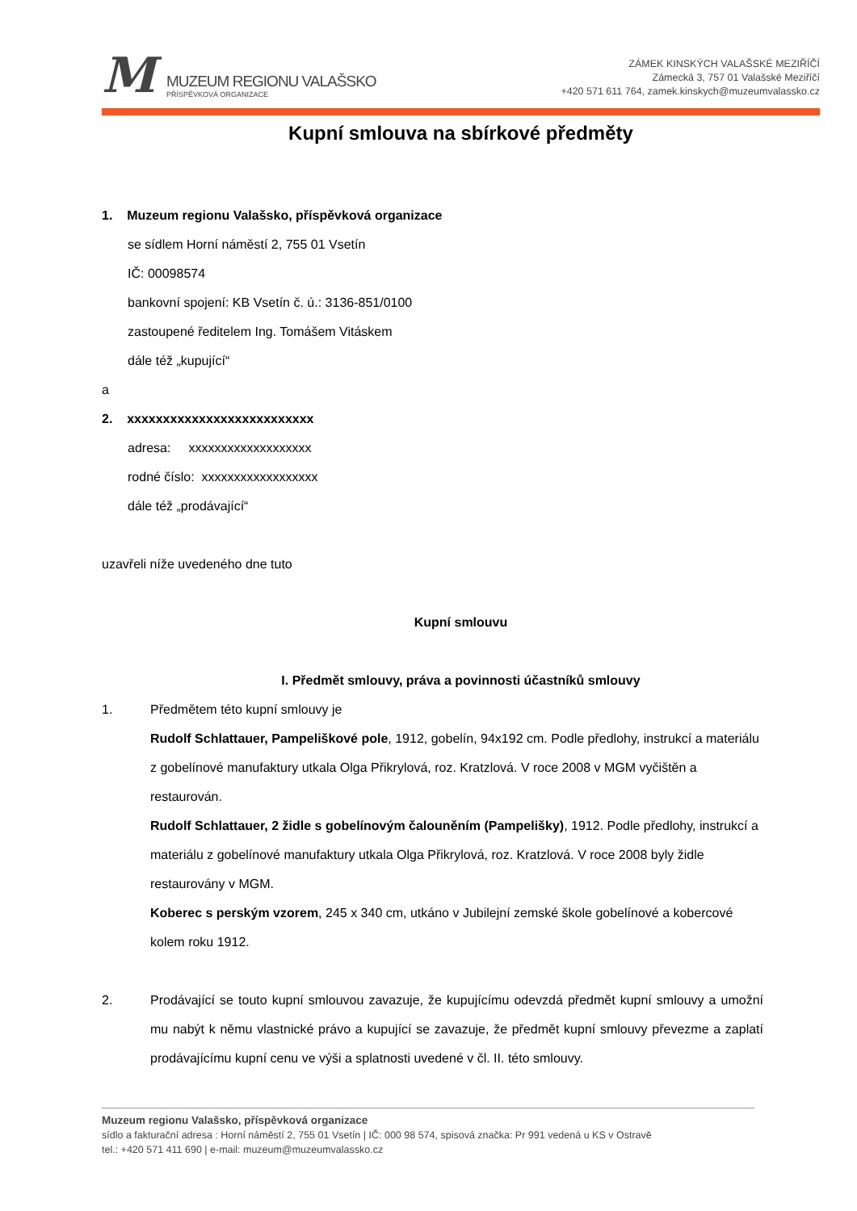M
MUZEUM REGIONU VALAŠSKO
PŘÍSPĚVKOVÁ ORGANIZACE
ZÁMEK KINSKÝCH VALAŠSKÉ MEZIŘÍČÍ
Zámecká 3, 757 01 Valašské Meziříčí
+420 571 611 764, zamek.kinskych@muzeumvalassko.cz
Kupní smlouva na sbírkové předměty
1. Muzeum regionu Valašsko, příspěvková organizace
se sídlem Horní náměstí 2, 755 01 Vsetín
IČ: 00098574
bankovní spojení: KB Vsetín č. ú.: 3136-851/0100
zastoupené ředitelem Ing. Tomášem Vitáskem
dále též „kupující“
a
2. xxxxxxxxxxxxxxxxxxxxxxxxxx
adresa: xxxxxxxxxxxxxxxxxxx
rodné číslo: xxxxxxxxxxxxxxxxxx
dále též „prodávající“
uzavřeli níže uvedeného dne tuto
Kupní smlouvu
I. Předmět smlouvy, práva a povinnosti účastníků smlouvy
1. Předmětem této kupní smlouvy je
Rudolf Schlattauer, Pampeliškové pole, 1912, gobelín, 94x192 cm. Podle předlohy, instrukcí a materiálu z gobelínové manufaktury utkala Olga Přikrylová, roz. Kratzlová. V roce 2008 v MGM vyčištěn a restaurován.
Rudolf Schlattauer, 2 židle s gobelínovým čalouněním (Pampelišky), 1912. Podle předlohy, instrukcí a materiálu z gobelínové manufaktury utkala Olga Přikrylová, roz. Kratzlová. V roce 2008 byly židle restaurovány v MGM.
Koberec s perským vzorem, 245 x 340 cm, utkáno v Jubilejní zemské škole gobelínové a kobercové kolem roku 1912.
2. Prodávající se touto kupní smlouvou zavazuje, že kupujícímu odevzdá předmět kupní smlouvy a umožní mu nabýt k němu vlastnické právo a kupující se zavazuje, že předmět kupní smlouvy převezme a zaplatí prodávajícímu kupní cenu ve výši a splatnosti uvedené v čl. II. této smlouvy.
Muzeum regionu Valašsko, příspěvková organizace
sídlo a fakturační adresa : Horní náměstí 2, 755 01 Vsetín | IČ: 000 98 574, spisová značka: Pr 991 vedená u KS v Ostravě
tel.: +420 571 411 690 | e-mail: muzeum@muzeumvalassko.cz